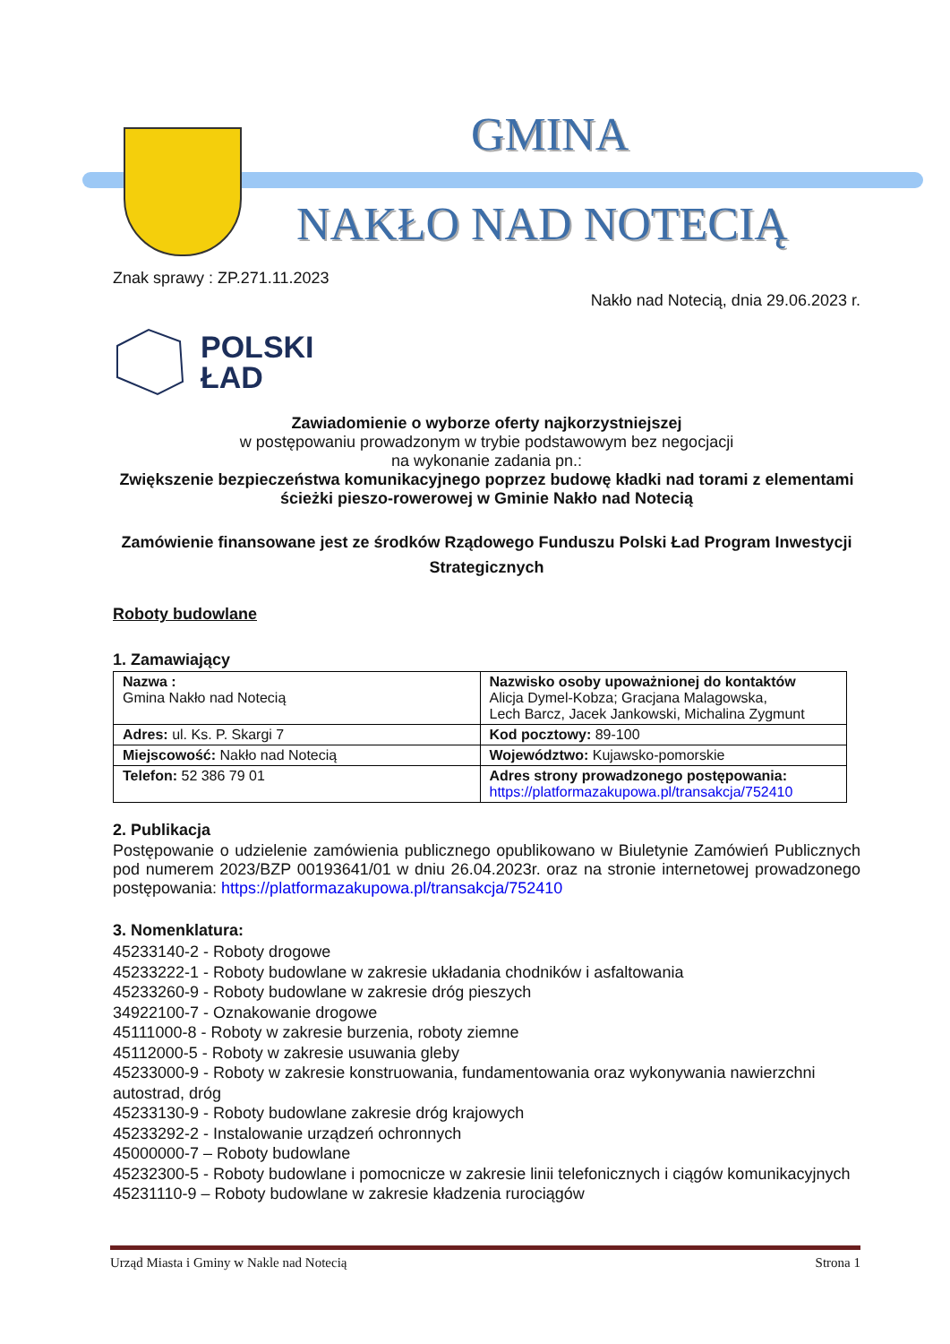GMINA
NAKŁO NAD NOTECIĄ
Znak sprawy : ZP.271.11.2023
Nakło nad Notecią, dnia 29.06.2023 r.
POLSKI
ŁAD
Zawiadomienie o wyborze oferty najkorzystniejszej
w postępowaniu prowadzonym w trybie podstawowym bez negocjacji
na wykonanie zadania pn.:
Zwiększenie bezpieczeństwa komunikacyjnego poprzez budowę kładki nad torami z elementami ścieżki pieszo-rowerowej w Gminie Nakło nad Notecią
Zamówienie finansowane jest ze środków Rządowego Funduszu Polski Ład Program Inwestycji Strategicznych
Roboty budowlane
1. Zamawiający
| Nazwa : Gmina Nakło nad Notecią | Nazwisko osoby upoważnionej do kontaktów Alicja Dymel-Kobza; Gracjana Malagowska, Lech Barcz, Jacek Jankowski, Michalina Zygmunt |
| Adres: ul. Ks. P. Skargi 7 | Kod pocztowy: 89-100 |
| Miejscowość: Nakło nad Notecią | Województwo: Kujawsko-pomorskie |
| Telefon: 52 386 79 01 | Adres strony prowadzonego postępowania: https://platformazakupowa.pl/transakcja/752410 |
2. Publikacja
Postępowanie o udzielenie zamówienia publicznego opublikowano w Biuletynie Zamówień Publicznych pod numerem 2023/BZP 00193641/01 w dniu 26.04.2023r. oraz na stronie internetowej prowadzonego postępowania: https://platformazakupowa.pl/transakcja/752410
3. Nomenklatura:
45233140-2 - Roboty drogowe
45233222-1 - Roboty budowlane w zakresie układania chodników i asfaltowania
45233260-9 - Roboty budowlane w zakresie dróg pieszych
34922100-7 - Oznakowanie drogowe
45111000-8 - Roboty w zakresie burzenia, roboty ziemne
45112000-5 - Roboty w zakresie usuwania gleby
45233000-9 - Roboty w zakresie konstruowania, fundamentowania oraz wykonywania nawierzchni autostrad, dróg
45233130-9 - Roboty budowlane zakresie dróg krajowych
45233292-2 - Instalowanie urządzeń ochronnych
45000000-7 – Roboty budowlane
45232300-5 - Roboty budowlane i pomocnicze w zakresie linii telefonicznych i ciągów komunikacyjnych
45231110-9 – Roboty budowlane w zakresie kładzenia rurociągów
Urząd Miasta i Gminy w Nakle nad Notecią Strona 1